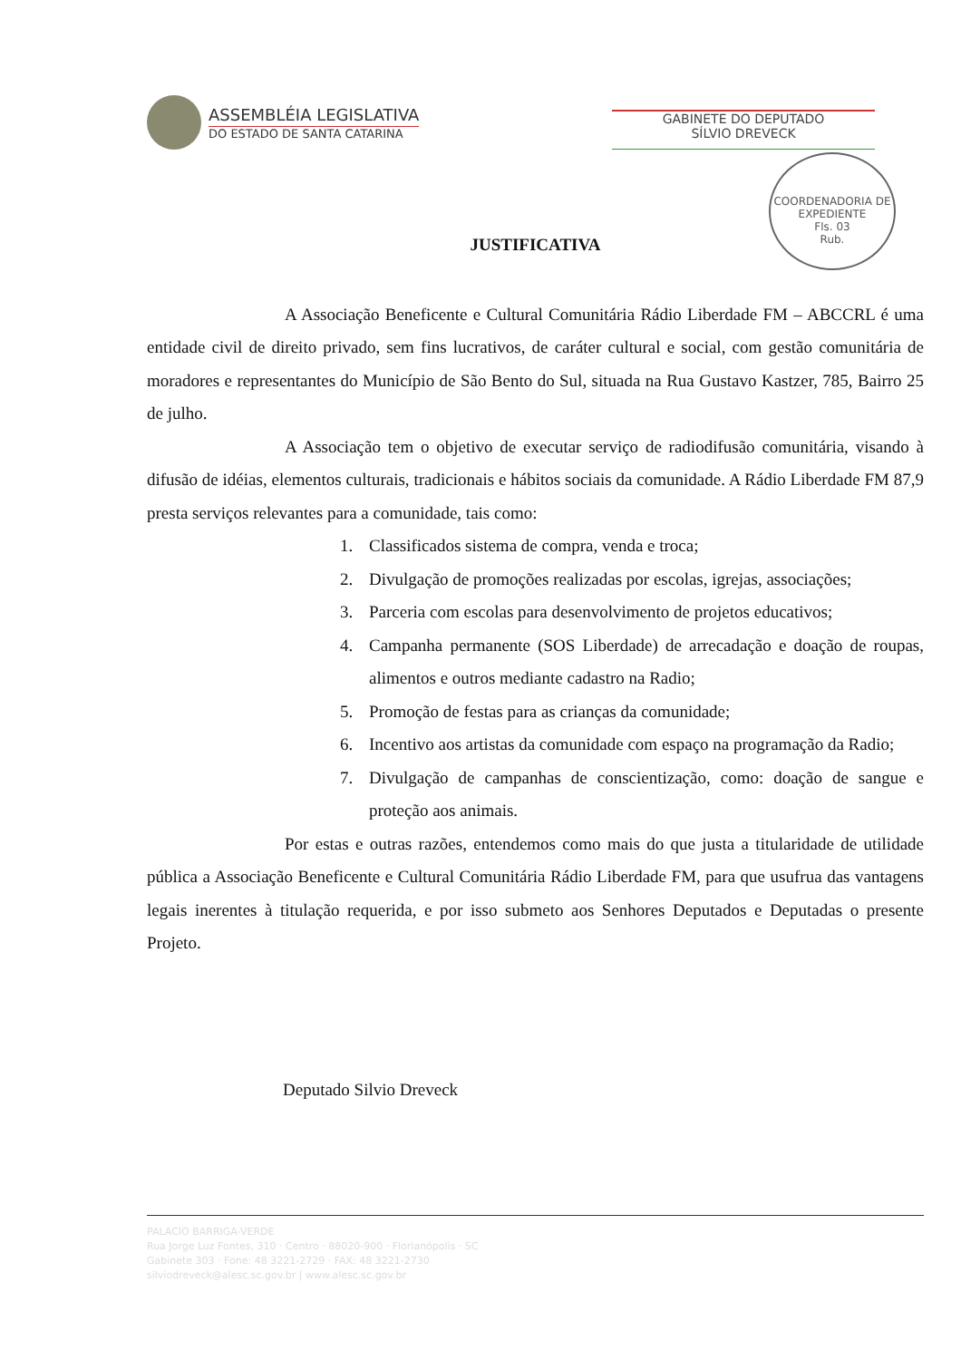ASSEMBLÉIA LEGISLATIVA
DO ESTADO DE SANTA CATARINA
GABINETE DO DEPUTADO
SÍLVIO DREVECK
COORDENADORIA DE EXPEDIENTE
Fls. 03
Rub.
JUSTIFICATIVA
A Associação Beneficente e Cultural Comunitária Rádio Liberdade FM – ABCCRL é uma entidade civil de direito privado, sem fins lucrativos, de caráter cultural e social, com gestão comunitária de moradores e representantes do Município de São Bento do Sul, situada na Rua Gustavo Kastzer, 785, Bairro 25 de julho.
A Associação tem o objetivo de executar serviço de radiodifusão comunitária, visando à difusão de idéias, elementos culturais, tradicionais e hábitos sociais da comunidade. A Rádio Liberdade FM 87,9 presta serviços relevantes para a comunidade, tais como:
1. Classificados sistema de compra, venda e troca;
2. Divulgação de promoções realizadas por escolas, igrejas, associações;
3. Parceria com escolas para desenvolvimento de projetos educativos;
4. Campanha permanente (SOS Liberdade) de arrecadação e doação de roupas, alimentos e outros mediante cadastro na Radio;
5. Promoção de festas para as crianças da comunidade;
6. Incentivo aos artistas da comunidade com espaço na programação da Radio;
7. Divulgação de campanhas de conscientização, como: doação de sangue e proteção aos animais.
Por estas e outras razões, entendemos como mais do que justa a titularidade de utilidade pública a Associação Beneficente e Cultural Comunitária Rádio Liberdade FM, para que usufrua das vantagens legais inerentes à titulação requerida, e por isso submeto aos Senhores Deputados e Deputadas o presente Projeto.
Deputado Silvio Dreveck
PALACIO BARRIGA-VERDE
Rua Jorge Luz Fontes, 310 · Centro · 88020-900 · Florianópolis · SC
Gabinete 303 · Fone: 48 3221-2729 · FAX: 48 3221-2730
silviodreveck@alesc.sc.gov.br | www.alesc.sc.gov.br